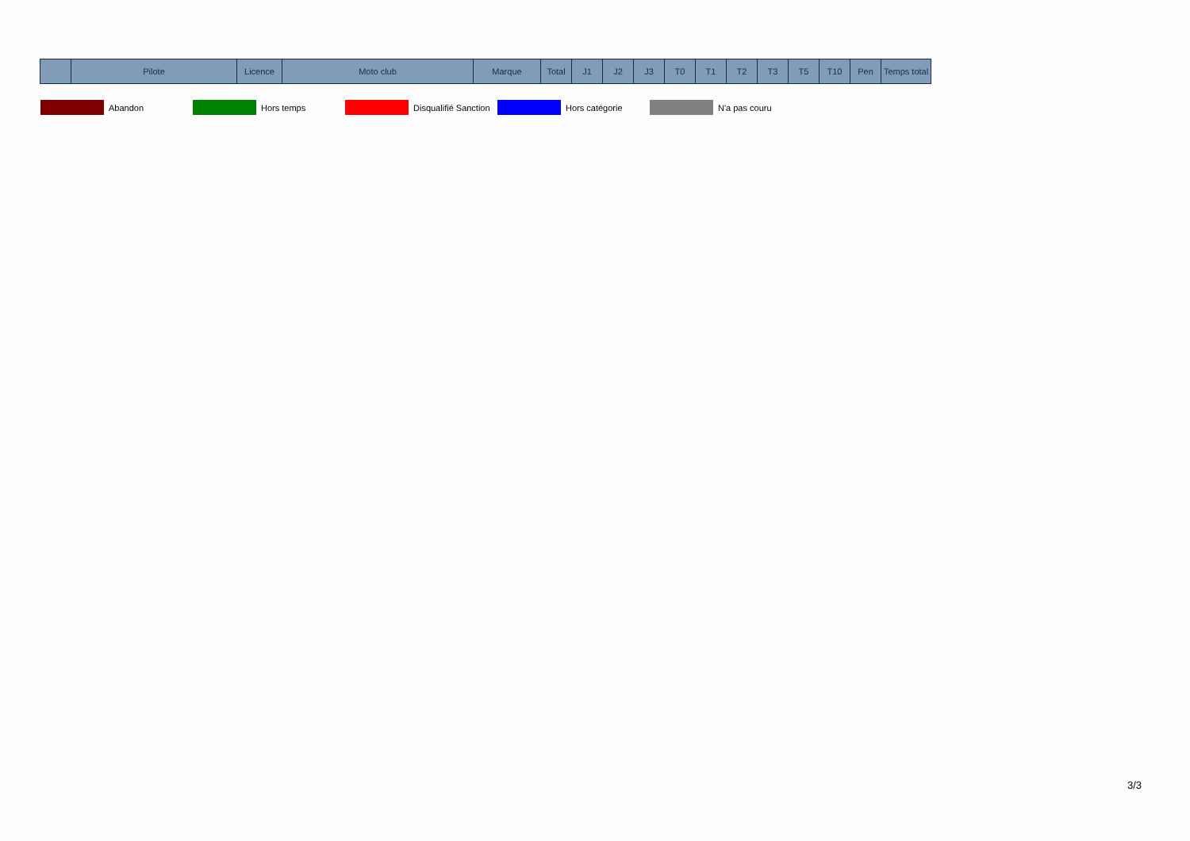| | Pilote | Licence | Moto club | Marque | Total | J1 | J2 | J3 | T0 | T1 | T2 | T3 | T5 | T10 | Pen | Temps total |
| --- | --- | --- | --- | --- | --- | --- | --- | --- | --- | --- | --- | --- | --- | --- | --- | --- |
Abandon Hors temps
Disqualifié Sanction
Hors catégorie N'a pas couru
3/3